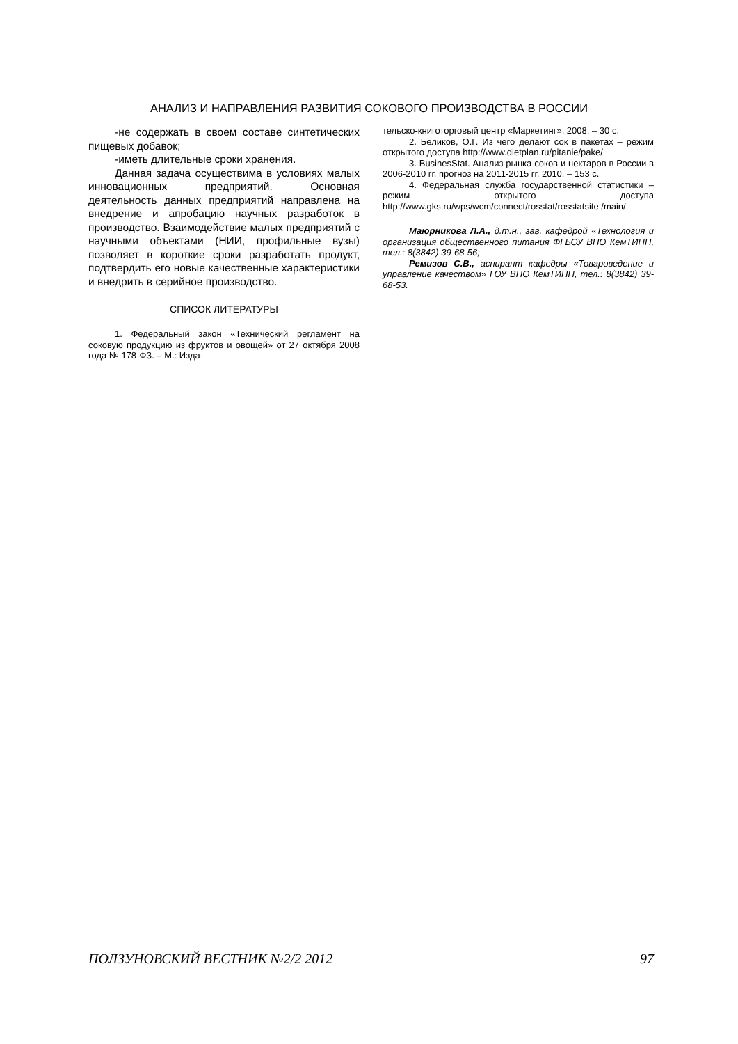АНАЛИЗ И НАПРАВЛЕНИЯ РАЗВИТИЯ СОКОВОГО ПРОИЗВОДСТВА В РОССИИ
-не содержать в своем составе синтетических пищевых добавок;
-иметь длительные сроки хранения.
Данная задача осуществима в условиях малых инновационных предприятий. Основная деятельность данных предприятий направлена на внедрение и апробацию научных разработок в производство. Взаимодействие малых предприятий с научными объектами (НИИ, профильные вузы) позволяет в короткие сроки разработать продукт, подтвердить его новые качественные характеристики и внедрить в серийное производство.
СПИСОК ЛИТЕРАТУРЫ
1. Федеральный закон «Технический регламент на соковую продукцию из фруктов и овощей» от 27 октября 2008 года № 178-ФЗ. – М.: Изда-
тельско-книготорговый центр «Маркетинг», 2008. – 30 с.
2. Беликов, О.Г. Из чего делают сок в пакетах – режим открытого доступа http://www.dietplan.ru/pitanie/pake/
3. BusinesStat. Анализ рынка соков и нектаров в России в 2006-2010 гг, прогноз на 2011-2015 гг, 2010. – 153 с.
4. Федеральная служба государственной статистики – режим открытого доступа http://www.gks.ru/wps/wcm/connect/rosstat/rosstatsite /main/
Маюрникова Л.А., д.т.н., зав. кафедрой «Технология и организация общественного питания ФГБОУ ВПО КемТИПП, тел.: 8(3842) 39-68-56;
Ремизов С.В., аспирант кафедры «Товароведение и управление качеством» ГОУ ВПО КемТИПП, тел.: 8(3842) 39-68-53.
ПОЛЗУНОВСКИЙ ВЕСТНИК №2/2 2012 97